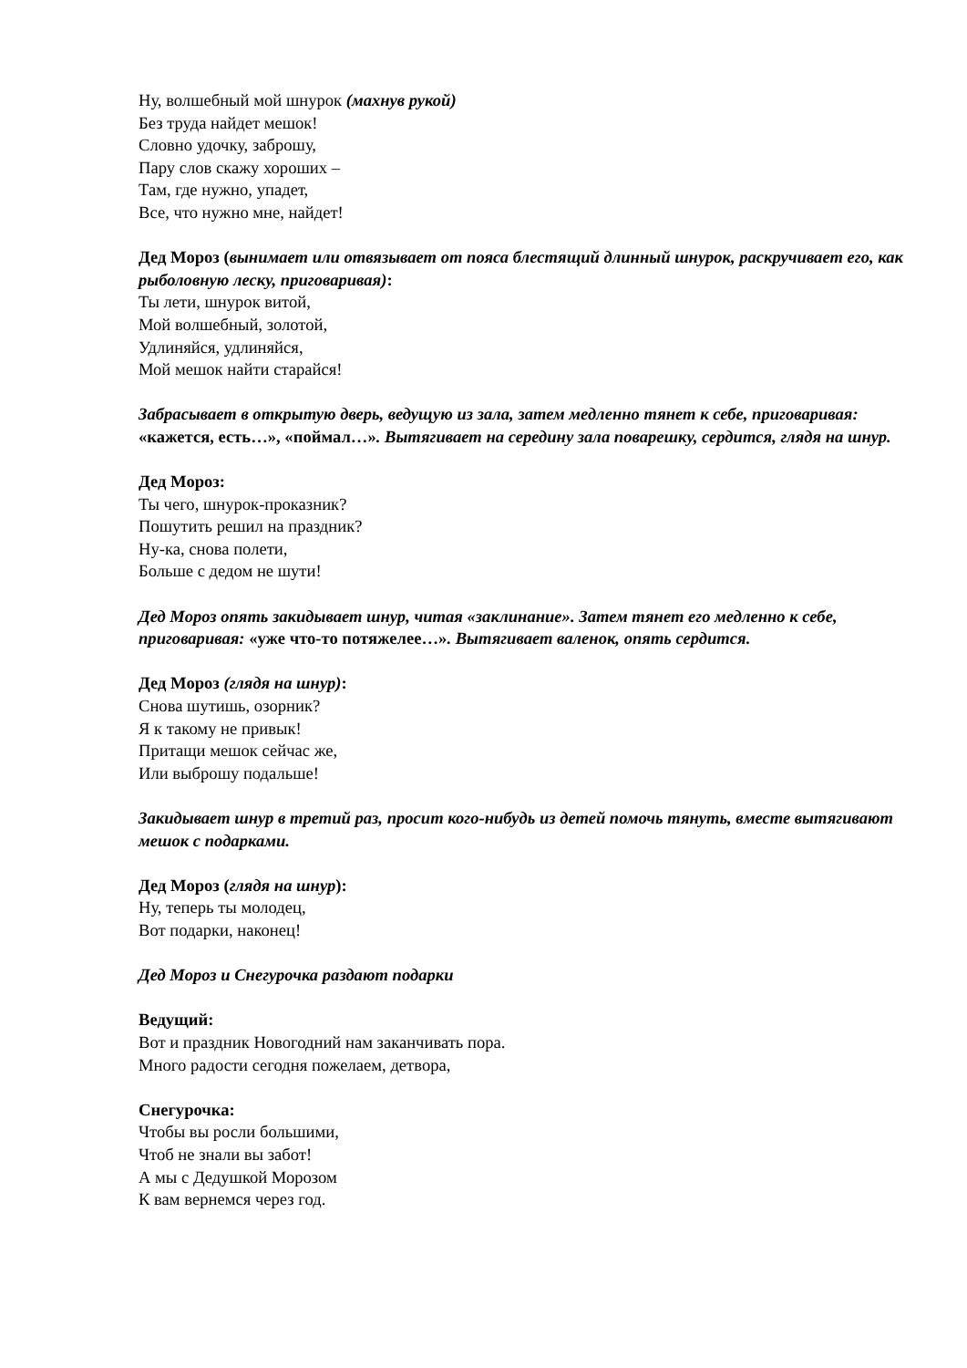Ну, волшебный мой шнурок (махнув рукой)
Без труда найдет мешок!
Словно удочку, заброшу,
Пару слов скажу хороших –
Там, где нужно, упадет,
Все, что нужно мне, найдет!
Дед Мороз (вынимает или отвязывает от пояса блестящий длинный шнурок, раскручивает его, как рыболовную леску, приговаривая):
Ты лети, шнурок витой,
Мой волшебный, золотой,
Удлиняйся, удлиняйся,
Мой мешок найти старайся!
Забрасывает в открытую дверь, ведущую из зала, затем медленно тянет к себе, приговаривая: «кажется, есть…», «поймал…». Вытягивает на середину зала поварешку, сердится, глядя на шнур.
Дед Мороз:
Ты чего, шнурок-проказник?
Пошутить решил на праздник?
Ну-ка, снова полети,
Больше с дедом не шути!
Дед Мороз опять закидывает шнур, читая «заклинание». Затем тянет его медленно к себе, приговаривая: «уже что-то потяжелее…». Вытягивает валенок, опять сердится.
Дед Мороз (глядя на шнур):
Снова шутишь, озорник?
Я к такому не привык!
Притащи мешок сейчас же,
Или выброшу подальше!
Закидывает шнур в третий раз, просит кого-нибудь из детей помочь тянуть, вместе вытягивают мешок с подарками.
Дед Мороз (глядя на шнур):
Ну, теперь ты молодец,
Вот подарки, наконец!
Дед Мороз и Снегурочка раздают подарки
Ведущий:
Вот и праздник Новогодний нам заканчивать пора.
Много радости сегодня пожелаем, детвора,
Снегурочка:
Чтобы вы росли большими,
Чтоб не знали вы забот!
А мы с Дедушкой Морозом
К вам вернемся через год.